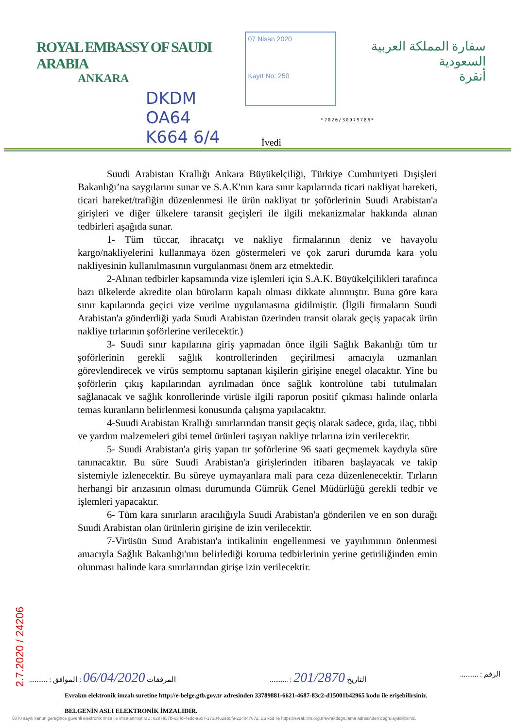ROYAL EMBASSY OF SAUDI ARABIA
ANKARA
07 Nisan 2020
Kayıt No: 250
سفارة المملكة العربية السعودية
أنقرة
DKDM
OA64
K664 6/4
*2020/30979786*
İvedi
Suudi Arabistan Krallığı Ankara Büyükelçiliği, Türkiye Cumhuriyeti Dışişleri Bakanlığı’na saygılarını sunar ve S.A.K'nın kara sınır kapılarında ticari nakliyat hareketi, ticari hareket/trafiğin düzenlenmesi ile ürün nakliyat tır şoförlerinin Suudi Arabistan'a girişleri ve diğer ülkelere taransit geçişleri ile ilgili mekanizmalar hakkında alınan tedbirleri aşağıda sunar.
1- Tüm tüccar, ihracatçı ve nakliye firmalarının deniz ve havayolu kargo/nakliyelerini kullanmaya özen göstermeleri ve çok zaruri durumda kara yolu nakliyesinin kullanılmasının vurgulanması önem arz etmektedir.
2-Alınan tedbirler kapsamında vize işlemleri için S.A.K. Büyükelçilikleri tarafınca bazı ülkelerde akredite olan büroların kapalı olması dikkate alınmıştır. Buna göre kara sınır kapılarında geçici vize verilme uygulamasına gidilmiştir. (İlgili firmaların Suudi Arabistan'a gönderdiği yada Suudi Arabistan üzerinden transit olarak geçiş yapacak ürün nakliye tırlarının şoförlerine verilecektir.)
3- Suudi sınır kapılarına giriş yapmadan önce ilgili Sağlık Bakanlığı tüm tır şoförlerinin gerekli sağlık kontrollerinden geçirilmesi amacıyla uzmanları görevlendirecek ve virüs semptomu saptanan kişilerin girişine enegel olacaktır. Yine bu şoförlerin çıkış kapılarından ayrılmadan önce sağlık kontrolüne tabi tutulmaları sağlanacak ve sağlık konrollerinde virüsle ilgili raporun positif çıkması halinde onlarla temas kuranların belirlenmesi konusunda çalışma yapılacaktır.
4-Suudi Arabistan Krallığı sınırlarından transit geçiş olarak sadece, gıda, ilaç, tıbbi ve yardım malzemeleri gibi temel ürünleri taşıyan nakliye tırlarına izin verilecektir.
5- Suudi Arabistan'a giriş yapan tır şoförlerine 96 saati geçmemek kaydıyla süre tanınacaktır. Bu süre Suudi Arabistan'a girişlerinden itibaren başlayacak ve takip sistemiyle izlenecektir. Bu süreye uymayanlara mali para ceza düzenlenecektir. Tırların herhangi bir arızasının olması durumunda Gümrük Genel Müdürlüğü gerekli tedbir ve işlemleri yapacaktır.
6- Tüm kara sınırların aracılığıyla Suudi Arabistan'a gönderilen ve en son durağı Suudi Arabistan olan ürünlerin girişine de izin verilecektir.
7-Virüsün Suud Arabistan'a intikalinin engellenmesi ve yayılımının önlenmesi amacıyla Sağlık Bakanlığı'nın belirlediği koruma tedbirlerinin yerine getiriliğinden emin olunması halinde kara sınırlarından girişe izin verilecektir.
.......... : المرفقات 06/04/2020 : الموافق.......... : التاريخ 201/2870.......... : الرقم
Evrakın elektronik imzalı suretine http://e-belge.gtb.gov.tr adresinden 33789881-6621-4687-83c2-d15001b42965 kodu ile erişebilirsiniz.
BELGENİN ASLI ELEKTRONİK İMZALIDIR.
5070 sayılı kanun gereğince güvenli elektronik imza ile imzalanmıştır.ID: 0287a57b-634d-4edc-a307-1738462eb0f9-224047672. Bu kod ile https://evrak.tim.org.tr/evrakdogrulama adresinden doğrulayabilirsiniz.
2.7.2020 / 24206